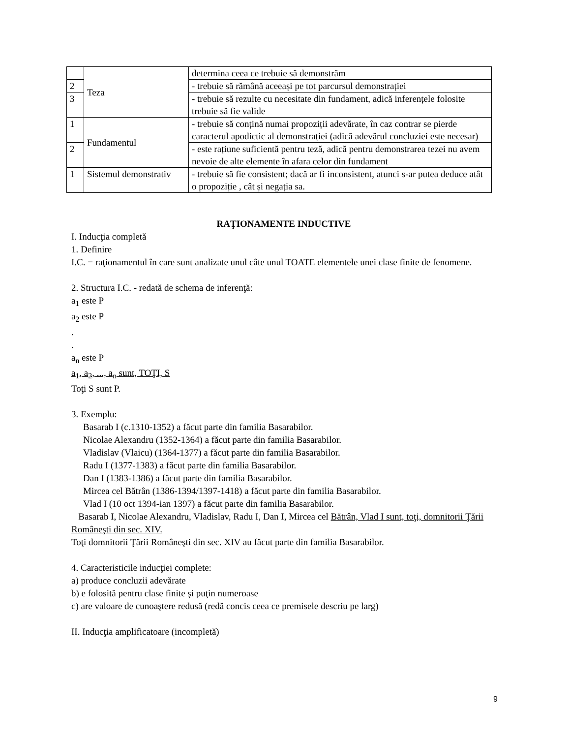| | Teza | determina ceea ce trebuie să demonstrăm |
| 2 | | - trebuie să rămână aceeași pe tot parcursul demonstrației |
| 3 | | - trebuie să rezulte cu necesitate din fundament, adică inferențele folosite trebuie să fie valide |
| 1 | Fundamentul | - trebuie să conțină numai propoziții adevărate, în caz contrar se pierde caracterul apodictic al demonstrației (adică adevărul concluziei este necesar) |
| 2 | | - este rațiune suficientă pentru teză, adică pentru demonstrarea tezei nu avem nevoie de alte elemente în afara celor din fundament |
| 1 | Sistemul demonstrativ | - trebuie să fie consistent; dacă ar fi inconsistent, atunci s-ar putea deduce atât o propoziție , cât și negația sa. |
RAŢIONAMENTE INDUCTIVE
I. Inducţia completă
1. Definire
I.C. = raţionamentul în care sunt analizate unul câte unul TOATE elementele unei clase finite de fenomene.
2. Structura I.C. - redată de schema de inferenţă:
a<sub>1</sub> este P
a<sub>2</sub> este P
.
.
a<sub>n</sub> este P
a<sub>1</sub>, a<sub>2</sub>, ..., a<sub>n</sub> sunt, TOŢI, S
Toţi S sunt P.
3. Exemplu:
Basarab I (c.1310-1352) a făcut parte din familia Basarabilor.
Nicolae Alexandru (1352-1364) a făcut parte din familia Basarabilor.
Vladislav (Vlaicu) (1364-1377) a făcut parte din familia Basarabilor.
Radu I (1377-1383) a făcut parte din familia Basarabilor.
Dan I (1383-1386) a făcut parte din familia Basarabilor.
Mircea cel Bătrân (1386-1394/1397-1418) a făcut parte din familia Basarabilor.
Vlad I (10 oct 1394-ian 1397) a făcut parte din familia Basarabilor.
Basarab I, Nicolae Alexandru, Vladislav, Radu I, Dan I, Mircea cel Bătrân, Vlad I sunt, toţi, domnitorii Ţării Româneşti din sec. XIV.
Toţi domnitorii Ţării Româneşti din sec. XIV au făcut parte din familia Basarabilor.
4. Caracteristicile inducţiei complete:
a) produce concluzii adevărate
b) e folosită pentru clase finite şi puţin numeroase
c) are valoare de cunoaştere redusă (redă concis ceea ce premisele descriu pe larg)
II. Inducţia amplificatoare (incompletă)
9